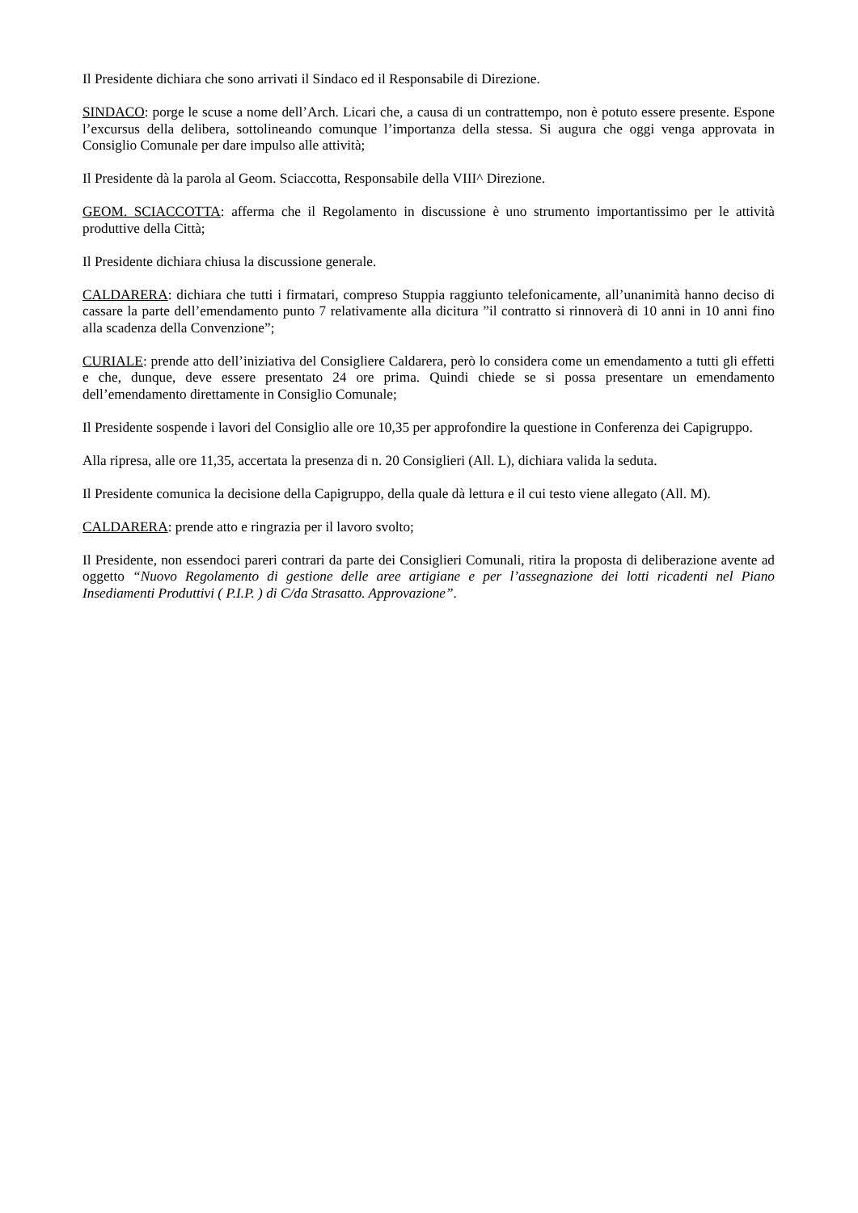Il Presidente dichiara che sono arrivati il Sindaco ed il Responsabile di Direzione.
SINDACO: porge le scuse a nome dell’Arch. Licari che, a causa di un contrattempo, non è potuto essere presente. Espone l’excursus della delibera, sottolineando comunque l’importanza della stessa. Si augura che oggi venga approvata in Consiglio Comunale per dare impulso alle attività;
Il Presidente dà la parola al Geom. Sciaccotta, Responsabile della VIII^ Direzione.
GEOM. SCIACCOTTA: afferma che il Regolamento in discussione è uno strumento importantissimo per le attività produttive della Città;
Il Presidente dichiara chiusa la discussione generale.
CALDARERA: dichiara che tutti i firmatari, compreso Stuppia raggiunto telefonicamente, all’unanimità hanno deciso di cassare la parte dell’emendamento punto 7 relativamente alla dicitura ”il contratto si rinnoverà di 10 anni in 10 anni fino alla scadenza della Convenzione”;
CURIALE: prende atto dell’iniziativa del Consigliere Caldarera, però lo considera come un emendamento a tutti gli effetti e che, dunque, deve essere presentato 24 ore prima. Quindi chiede se si possa presentare un emendamento dell’emendamento direttamente in Consiglio Comunale;
Il Presidente sospende i lavori del Consiglio alle ore 10,35 per approfondire la questione in Conferenza dei Capigruppo.
Alla ripresa, alle ore 11,35, accertata la presenza di n. 20 Consiglieri (All. L), dichiara valida la seduta.
Il Presidente comunica la decisione della Capigruppo, della quale dà lettura e il cui testo viene allegato (All. M).
CALDARERA: prende atto e ringrazia per il lavoro svolto;
Il Presidente, non essendoci pareri contrari da parte dei Consiglieri Comunali, ritira la proposta di deliberazione avente ad oggetto “Nuovo Regolamento di gestione delle aree artigiane e per l’assegnazione dei lotti ricadenti nel Piano Insediamenti Produttivi ( P.I.P. ) di C/da Strasatto. Approvazione”.